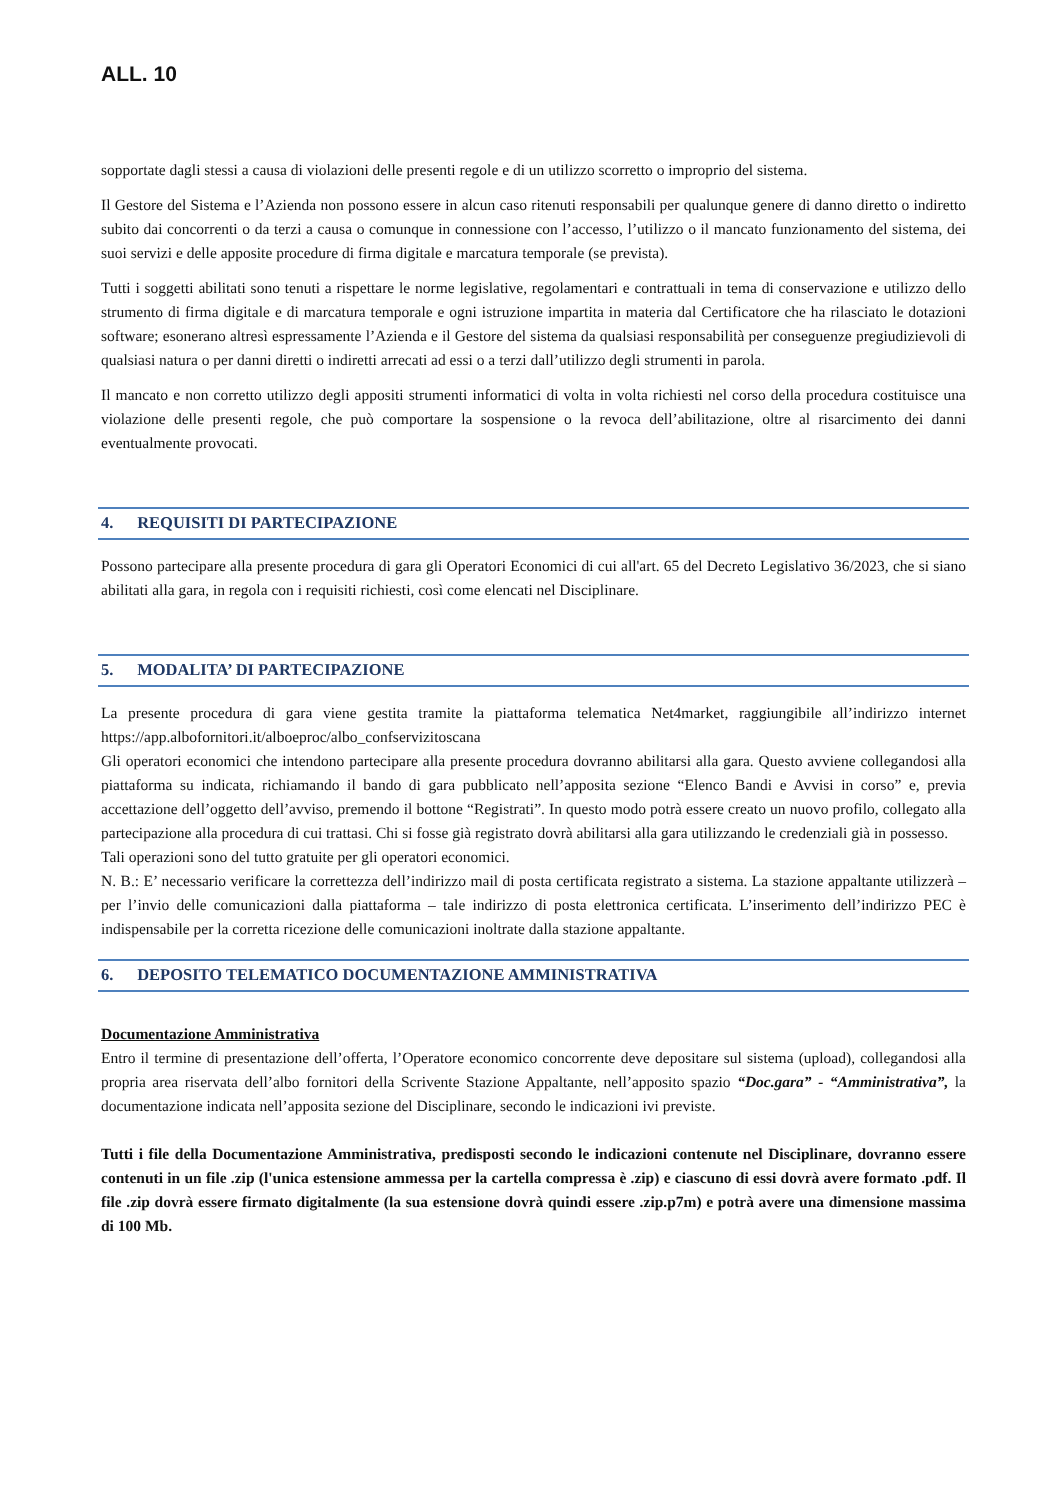ALL. 10
sopportate dagli stessi a causa di violazioni delle presenti regole e di un utilizzo scorretto o improprio del sistema.
Il Gestore del Sistema e l’Azienda non possono essere in alcun caso ritenuti responsabili per qualunque genere di danno diretto o indiretto subito dai concorrenti o da terzi a causa o comunque in connessione con l’accesso, l’utilizzo o il mancato funzionamento del sistema, dei suoi servizi e delle apposite procedure di firma digitale e marcatura temporale (se prevista).
Tutti i soggetti abilitati sono tenuti a rispettare le norme legislative, regolamentari e contrattuali in tema di conservazione e utilizzo dello strumento di firma digitale e di marcatura temporale e ogni istruzione impartita in materia dal Certificatore che ha rilasciato le dotazioni software; esonerano altresì espressamente l’Azienda e il Gestore del sistema da qualsiasi responsabilità per conseguenze pregiudizievoli di qualsiasi natura o per danni diretti o indiretti arrecati ad essi o a terzi dall’utilizzo degli strumenti in parola.
Il mancato e non corretto utilizzo degli appositi strumenti informatici di volta in volta richiesti nel corso della procedura costituisce una violazione delle presenti regole, che può comportare la sospensione o la revoca dell’abilitazione, oltre al risarcimento dei danni eventualmente provocati.
4. REQUISITI DI PARTECIPAZIONE
Possono partecipare alla presente procedura di gara gli Operatori Economici di cui all'art. 65 del Decreto Legislativo 36/2023, che si siano abilitati alla gara, in regola con i requisiti richiesti, così come elencati nel Disciplinare.
5. MODALITA’ DI PARTECIPAZIONE
La presente procedura di gara viene gestita tramite la piattaforma telematica Net4market, raggiungibile all’indirizzo internet https://app.albofornitori.it/alboeproc/albo_confservizitoscana
Gli operatori economici che intendono partecipare alla presente procedura dovranno abilitarsi alla gara. Questo avviene collegandosi alla piattaforma su indicata, richiamando il bando di gara pubblicato nell’apposita sezione “Elenco Bandi e Avvisi in corso” e, previa accettazione dell’oggetto dell’avviso, premendo il bottone “Registrati”. In questo modo potrà essere creato un nuovo profilo, collegato alla partecipazione alla procedura di cui trattasi. Chi si fosse già registrato dovrà abilitarsi alla gara utilizzando le credenziali già in possesso.
Tali operazioni sono del tutto gratuite per gli operatori economici.
N. B.: E’ necessario verificare la correttezza dell’indirizzo mail di posta certificata registrato a sistema. La stazione appaltante utilizzerà – per l’invio delle comunicazioni dalla piattaforma – tale indirizzo di posta elettronica certificata. L’inserimento dell’indirizzo PEC è indispensabile per la corretta ricezione delle comunicazioni inoltrate dalla stazione appaltante.
6. DEPOSITO TELEMATICO DOCUMENTAZIONE AMMINISTRATIVA
Documentazione Amministrativa
Entro il termine di presentazione dell’offerta, l’Operatore economico concorrente deve depositare sul sistema (upload), collegandosi alla propria area riservata dell’albo fornitori della Scrivente Stazione Appaltante, nell’apposito spazio “Doc.gara” - “Amministrativa”, la documentazione indicata nell’apposita sezione del Disciplinare, secondo le indicazioni ivi previste.
Tutti i file della Documentazione Amministrativa, predisposti secondo le indicazioni contenute nel Disciplinare, dovranno essere contenuti in un file .zip (l'unica estensione ammessa per la cartella compressa è .zip) e ciascuno di essi dovrà avere formato .pdf. Il file .zip dovrà essere firmato digitalmente (la sua estensione dovrà quindi essere .zip.p7m) e potrà avere una dimensione massima di 100 Mb.